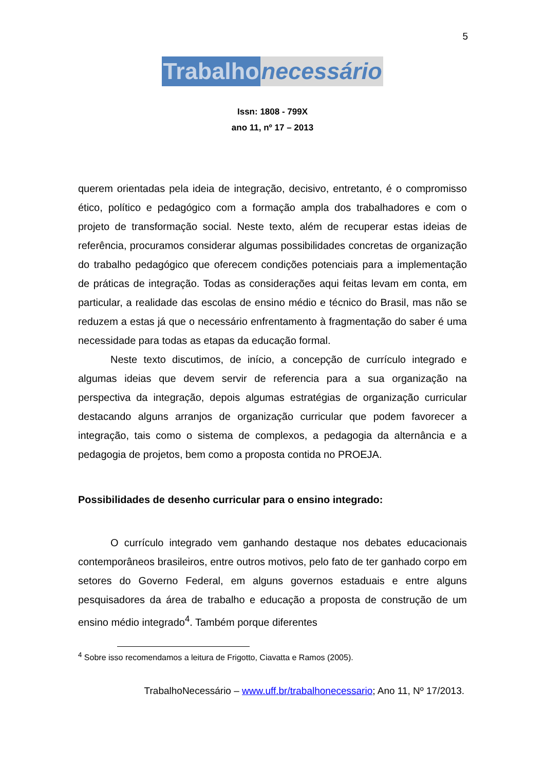5
Trabalho necessário
Issn: 1808 - 799X
ano 11, nº 17 – 2013
querem orientadas pela ideia de integração, decisivo, entretanto, é o compromisso ético, político e pedagógico com a formação ampla dos trabalhadores e com o projeto de transformação social. Neste texto, além de recuperar estas ideias de referência, procuramos considerar algumas possibilidades concretas de organização do trabalho pedagógico que oferecem condições potenciais para a implementação de práticas de integração. Todas as considerações aqui feitas levam em conta, em particular, a realidade das escolas de ensino médio e técnico do Brasil, mas não se reduzem a estas já que o necessário enfrentamento à fragmentação do saber é uma necessidade para todas as etapas da educação formal.
Neste texto discutimos, de início, a concepção de currículo integrado e algumas ideias que devem servir de referencia para a sua organização na perspectiva da integração, depois algumas estratégias de organização curricular destacando alguns arranjos de organização curricular que podem favorecer a integração, tais como o sistema de complexos, a pedagogia da alternância e a pedagogia de projetos, bem como a proposta contida no PROEJA.
Possibilidades de desenho curricular para o ensino integrado:
O currículo integrado vem ganhando destaque nos debates educacionais contemporâneos brasileiros, entre outros motivos, pelo fato de ter ganhado corpo em setores do Governo Federal, em alguns governos estaduais e entre alguns pesquisadores da área de trabalho e educação a proposta de construção de um ensino médio integrado<sup>4</sup>. Também porque diferentes
<sup>4</sup> Sobre isso recomendamos a leitura de Frigotto, Ciavatta e Ramos (2005).
TrabalhoNecessário – www.uff.br/trabalhonecessario; Ano 11, Nº 17/2013.